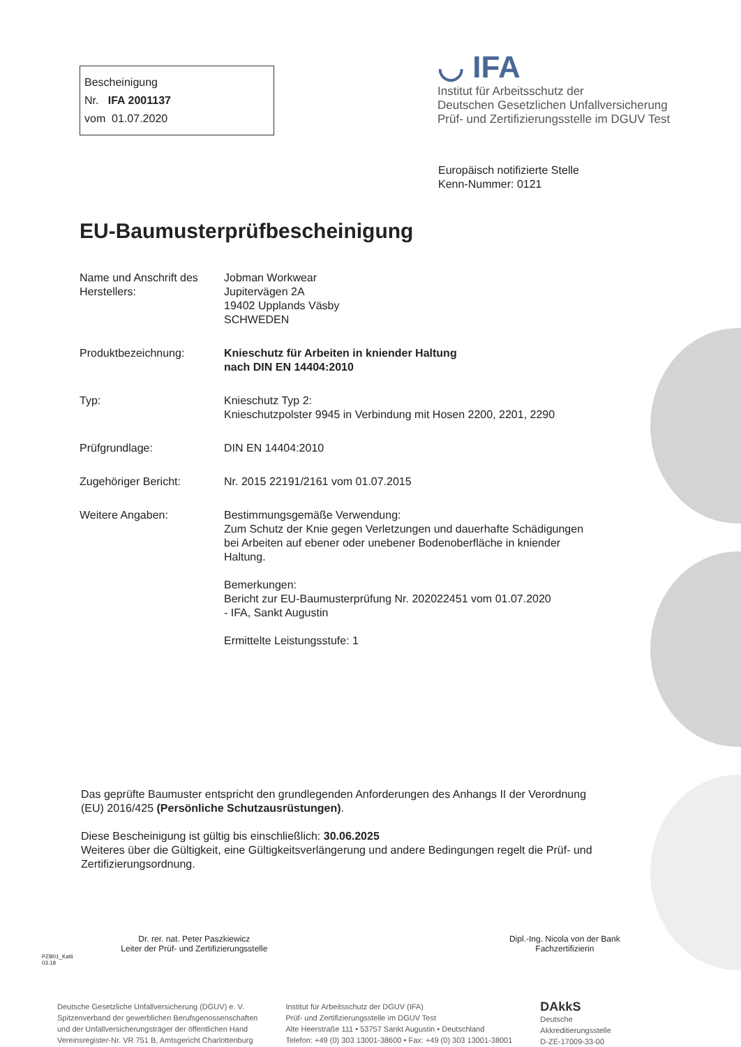Bescheinigung
Nr. IFA 2001137
vom 01.07.2020
◡ IFA
Institut für Arbeitsschutz der
Deutschen Gesetzlichen Unfallversicherung
Prüf- und Zertifizierungsstelle im DGUV Test
Europäisch notifizierte Stelle
Kenn-Nummer: 0121
EU-Baumusterprüfbescheinigung
Name und Anschrift des Herstellers:
Jobman Workwear
Jupitervägen 2A
19402 Upplands Väsby
SCHWEDEN
Produktbezeichnung: Knieschutz für Arbeiten in kniender Haltung
nach DIN EN 14404:2010
Typ: Knieschutz Typ 2:
Knieschutzpolster 9945 in Verbindung mit Hosen 2200, 2201, 2290
Prüfgrundlage: DIN EN 14404:2010
Zugehöriger Bericht: Nr. 2015 22191/2161 vom 01.07.2015
Weitere Angaben: Bestimmungsgemäße Verwendung:
Zum Schutz der Knie gegen Verletzungen und dauerhafte Schädigungen bei Arbeiten auf ebener oder unebener Bodenoberfläche in kniender Haltung.
Bemerkungen:
Bericht zur EU-Baumusterprüfung Nr. 202022451 vom 01.07.2020
- IFA, Sankt Augustin
Ermittelte Leistungsstufe: 1
Das geprüfte Baumuster entspricht den grundlegenden Anforderungen des Anhangs II der Verordnung (EU) 2016/425 (Persönliche Schutzausrüstungen).
Diese Bescheinigung ist gültig bis einschließlich: 30.06.2025
Weiteres über die Gültigkeit, eine Gültigkeitsverlängerung und andere Bedingungen regelt die Prüf- und Zertifizierungsordnung.
Dr. rer. nat. Peter Paszkiewicz
Leiter der Prüf- und Zertifizierungsstelle
Dipl.-Ing. Nicola von der Bank
Fachzertifizierin
PZB01_Katli
03.18
Deutsche Gesetzliche Unfallversicherung (DGUV) e. V.
Spitzenverband der gewerblichen Berufsgenossenschaften
und der Unfallversicherungsträger der öffentlichen Hand
Vereinsregister-Nr. VR 751 B, Amtsgericht Charlottenburg
Institut für Arbeitsschutz der DGUV (IFA)
Prüf- und Zertifizierungsstelle im DGUV Test
Alte Heerstraße 111 • 53757 Sankt Augustin • Deutschland
Telefon: +49 (0) 303 13001-38600 • Fax: +49 (0) 303 13001-38001
DAkkS
Deutsche
Akkreditierungsstelle
D-ZE-17009-33-00